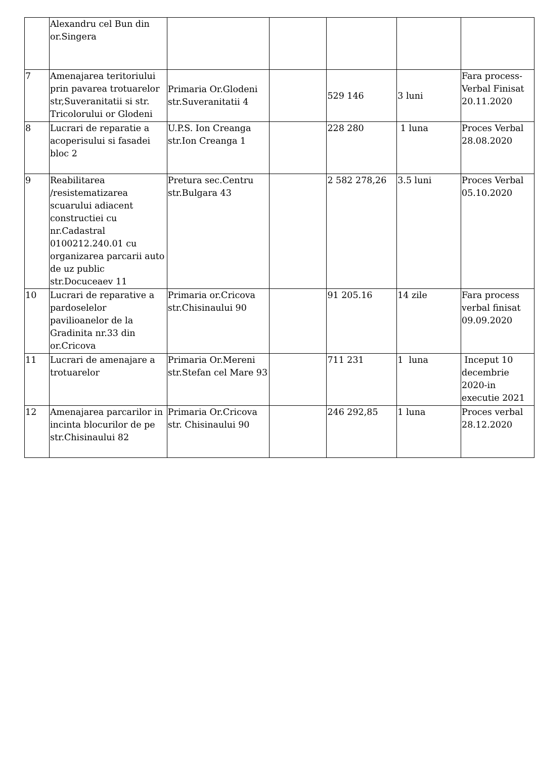| | Alexandru cel Bun din or.Singera | | | | | |
| 7 | Amenajarea teritoriului prin pavarea trotuarelor str,Suveranitatii si str. Tricolorului or Glodeni | Primaria Or.Glodeni str.Suveranitatii 4 | | 529 146 | 3 luni | Fara process-Verbal Finisat 20.11.2020 |
| 8 | Lucrari de reparatie a acoperisului si fasadei bloc 2 | U.P.S. Ion Creanga str.Ion Creanga 1 | | 228 280 | 1 luna | Proces Verbal 28.08.2020 |
| 9 | Reabilitarea /resistematizarea scuarului adiacent constructiei cu nr.Cadastral 0100212.240.01 cu organizarea parcarii auto de uz public str.Docuceaev 11 | Pretura sec.Centru str.Bulgara 43 | | 2 582 278,26 | 3.5 luni | Proces Verbal 05.10.2020 |
| 10 | Lucrari de reparative a pardoselelor pavilioanelor de la Gradinita nr.33 din or.Cricova | Primaria or.Cricova str.Chisinaului 90 | | 91 205.16 | 14 zile | Fara process verbal finisat 09.09.2020 |
| 11 | Lucrari de amenajare a trotuarelor | Primaria Or.Mereni str.Stefan cel Mare 93 | | 711 231 | 1 luna | Inceput 10 decembrie 2020-in executie 2021 |
| 12 | Amenajarea parcarilor in incinta blocurilor de pe str.Chisinaului 82 | Primaria Or.Cricova str. Chisinaului 90 | | 246 292,85 | 1 luna | Proces verbal 28.12.2020 |